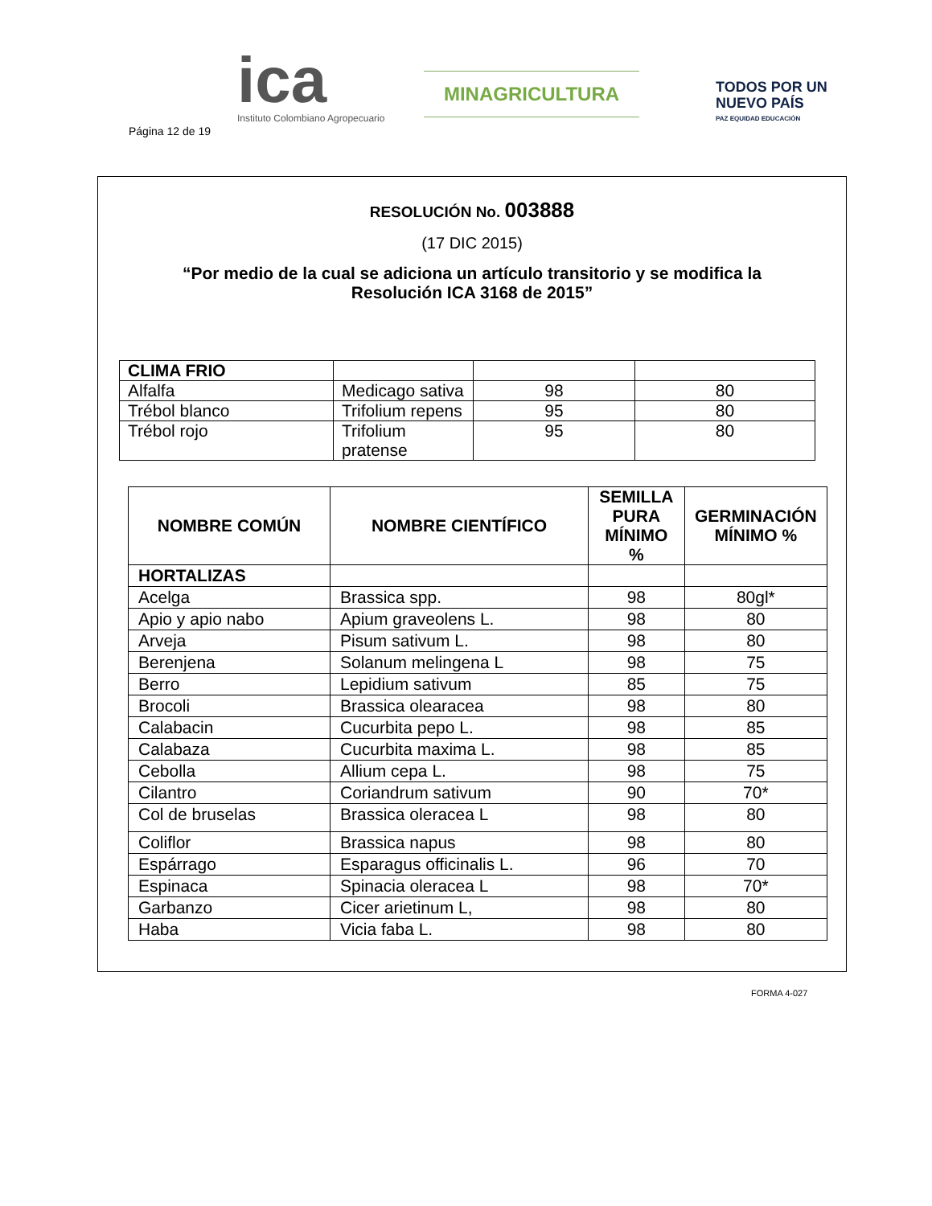Página 12 de 19
ica
Instituto Colombiano Agropecuario
MINAGRICULTURA
TODOS POR UN
NUEVO PAÍS
PAZ EQUIDAD EDUCACIÓN
RESOLUCIÓN No. 003888
(17 DIC 2015)
“Por medio de la cual se adiciona un artículo transitorio y se modifica la
Resolución ICA 3168 de 2015”
| CLIMA FRIO | | | |
| Alfalfa | Medicago sativa | 98 | 80 |
| Trébol blanco | Trifolium repens | 95 | 80 |
| Trébol rojo | Trifolium pratense | 95 | 80 |
| NOMBRE COMÚN | NOMBRE CIENTÍFICO | SEMILLA PURA MÍNIMO % | GERMINACIÓN MÍNIMO % |
| --- | --- | --- | --- |
| HORTALIZAS | | | |
| Acelga | Brassica spp. | 98 | 80gl* |
| Apio y apio nabo | Apium graveolens L. | 98 | 80 |
| Arveja | Pisum sativum L. | 98 | 80 |
| Berenjena | Solanum melingena L | 98 | 75 |
| Berro | Lepidium sativum | 85 | 75 |
| Brocoli | Brassica olearacea | 98 | 80 |
| Calabacin | Cucurbita pepo L. | 98 | 85 |
| Calabaza | Cucurbita maxima L. | 98 | 85 |
| Cebolla | Allium cepa L. | 98 | 75 |
| Cilantro | Coriandrum sativum | 90 | 70* |
| Col de bruselas | Brassica oleracea L | 98 | 80 |
| Coliflor | Brassica napus | 98 | 80 |
| Espárrago | Esparagus officinalis L. | 96 | 70 |
| Espinaca | Spinacia oleracea L | 98 | 70* |
| Garbanzo | Cicer arietinum L, | 98 | 80 |
| Haba | Vicia faba L. | 98 | 80 |
FORMA 4-027